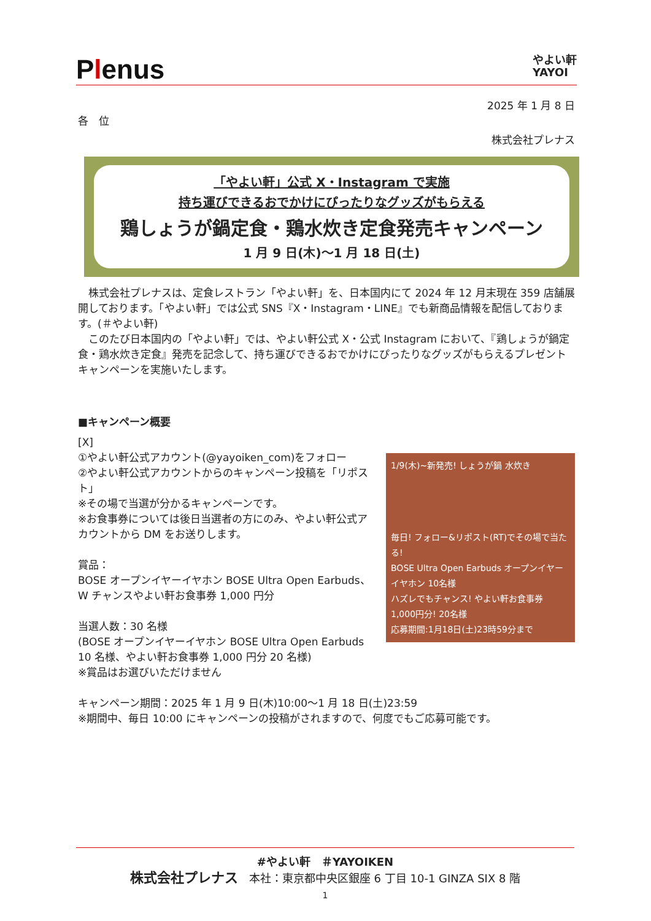Plenus
やよい軒
YAYOI
2025 年 1 月 8 日
各　位
株式会社プレナス
「やよい軒」公式 X・Instagram で実施
持ち運びできるおでかけにぴったりなグッズがもらえる
鶏しょうが鍋定食・鶏水炊き定食発売キャンペーン
1 月 9 日(木)～1 月 18 日(土)
　株式会社プレナスは、定食レストラン「やよい軒」を、日本国内にて 2024 年 12 月末現在 359 店舗展開しております。「やよい軒」では公式 SNS『X・Instagram・LINE』でも新商品情報を配信しております。(＃やよい軒)
　このたび日本国内の「やよい軒」では、やよい軒公式 X・公式 Instagram において、『鶏しょうが鍋定食・鶏水炊き定食』発売を記念して、持ち運びできるおでかけにぴったりなグッズがもらえるプレゼントキャンペーンを実施いたします。
■キャンペーン概要
[X]
①やよい軒公式アカウント(@yayoiken_com)をフォロー
②やよい軒公式アカウントからのキャンペーン投稿を「リポスト」
※その場で当選が分かるキャンペーンです。
※お食事券については後日当選者の方にのみ、やよい軒公式アカウントから DM をお送りします。
賞品：
BOSE オープンイヤーイヤホン BOSE Ultra Open Earbuds、W チャンスやよい軒お食事券 1,000 円分
当選人数：30 名様
(BOSE オープンイヤーイヤホン BOSE Ultra Open Earbuds 10 名様、やよい軒お食事券 1,000 円分 20 名様)
※賞品はお選びいただけません
1/9(木)~新発売! しょうが鍋 水炊き
毎日! フォロー&リポスト(RT)でその場で当たる!
BOSE Ultra Open Earbuds オープンイヤーイヤホン 10名様
ハズレでもチャンス! やよい軒お食事券 1,000円分! 20名様
応募期間:1月18日(土)23時59分まで
キャンペーン期間：2025 年 1 月 9 日(木)10:00～1 月 18 日(土)23:59
※期間中、毎日 10:00 にキャンペーンの投稿がされますので、何度でもご応募可能です。
#やよい軒　＃YAYOIKEN
株式会社プレナス　本社：東京都中央区銀座 6 丁目 10-1 GINZA SIX 8 階
1